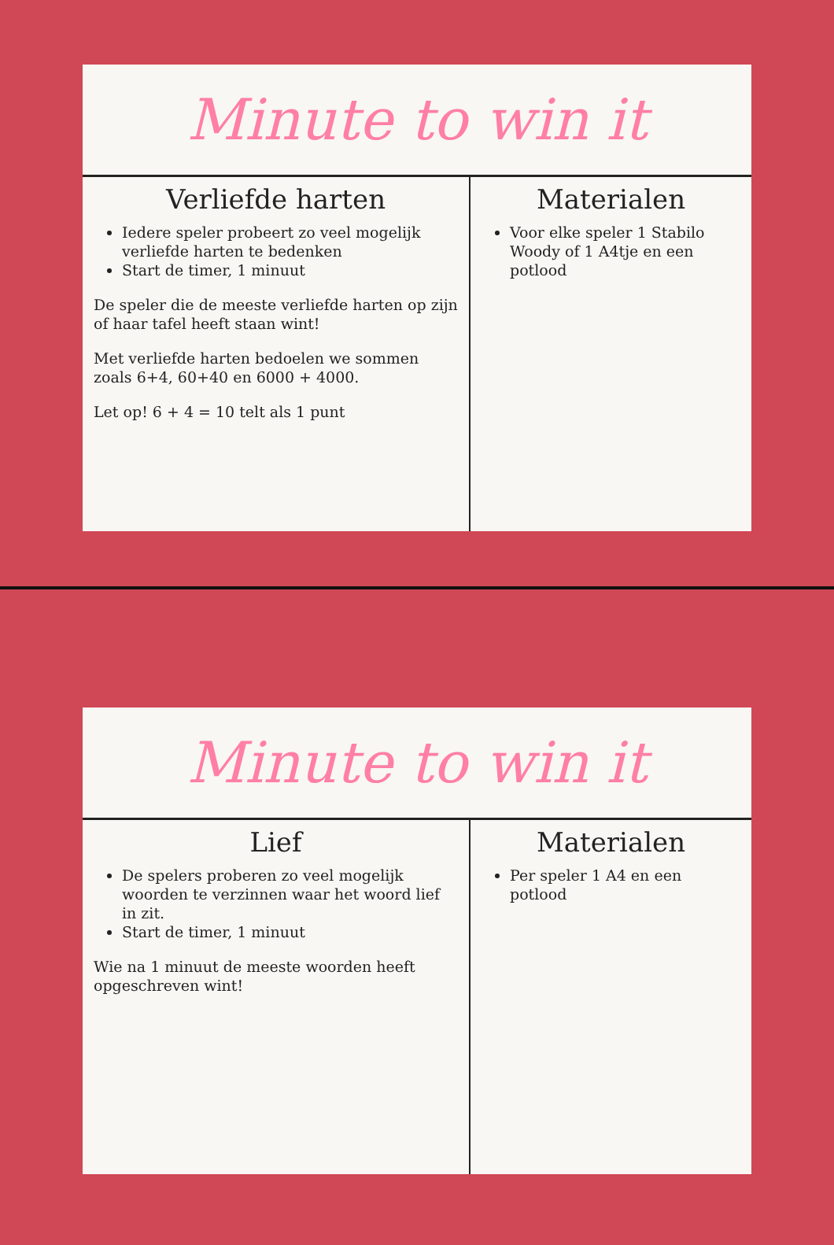Minute to win it
Verliefde harten
Iedere speler probeert zo veel mogelijk verliefde harten te bedenken
Start de timer, 1 minuut
De speler die de meeste verliefde harten op zijn of haar tafel heeft staan wint!
Met verliefde harten bedoelen we sommen zoals 6+4, 60+40 en 6000 + 4000.
Let op! 6 + 4 = 10 telt als 1 punt
Materialen
Voor elke speler 1 Stabilo Woody of 1 A4tje en een potlood
Minute to win it
Lief
De spelers proberen zo veel mogelijk woorden te verzinnen waar het woord lief in zit.
Start de timer, 1 minuut
Wie na 1 minuut de meeste woorden heeft opgeschreven wint!
Materialen
Per speler 1 A4 en een potlood